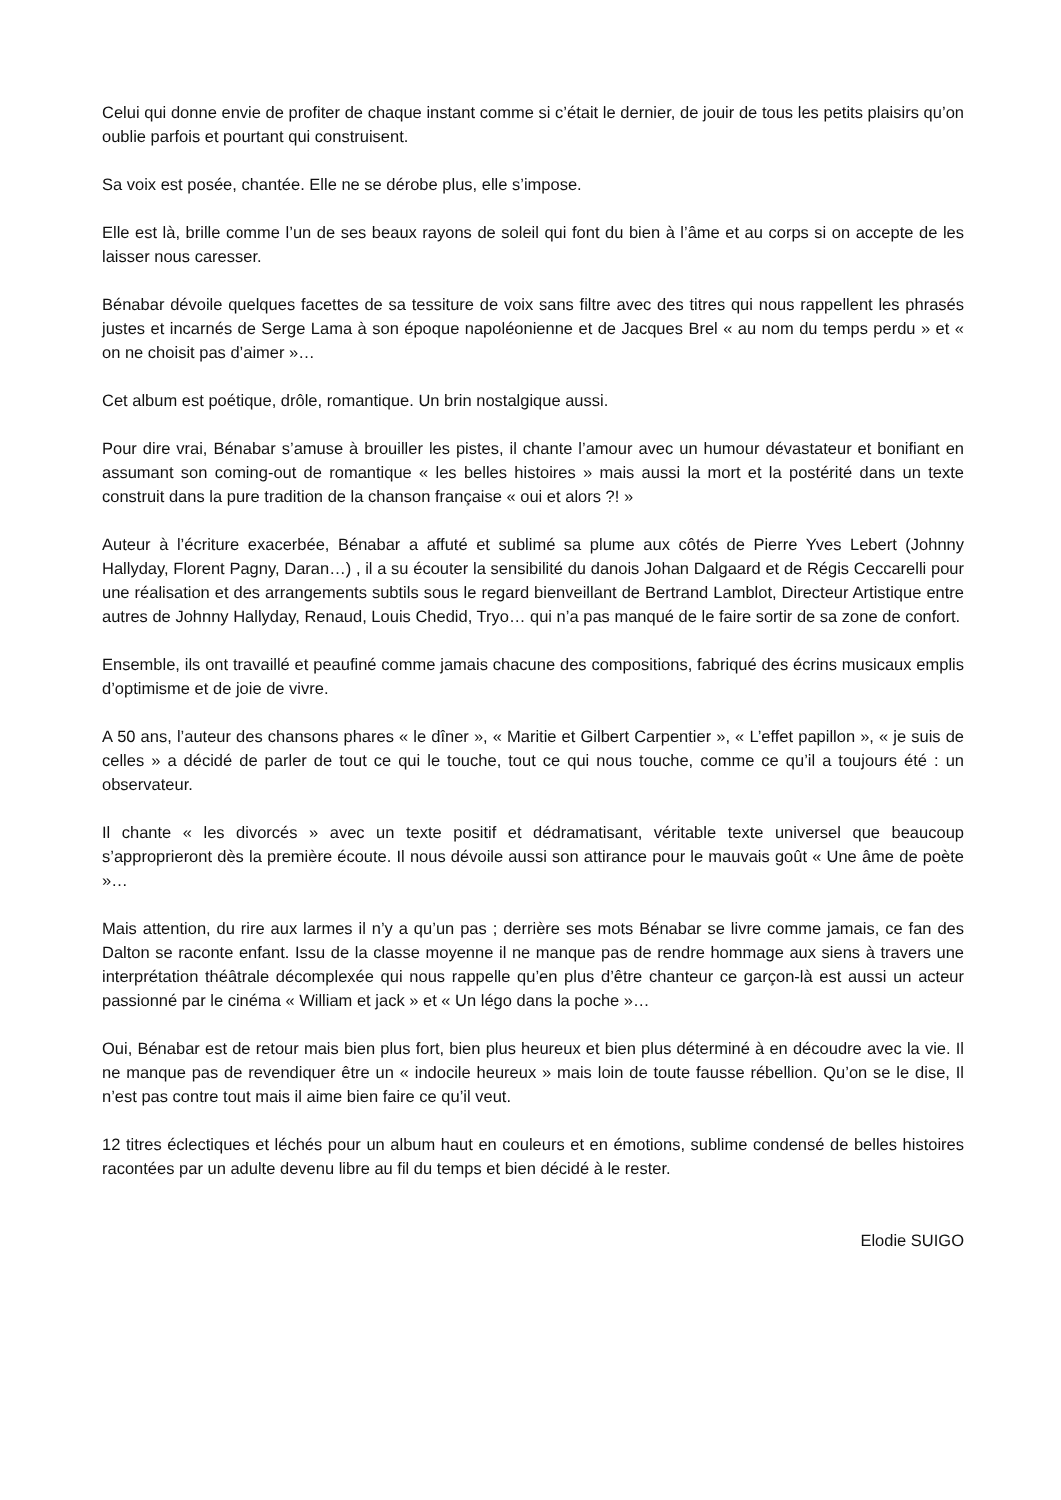Celui qui donne envie de profiter de chaque instant comme si c’était le dernier, de jouir de tous les petits plaisirs qu’on oublie parfois et pourtant qui construisent.
Sa voix est posée, chantée. Elle ne se dérobe plus, elle s’impose.
Elle est là, brille comme l’un de ses beaux rayons de soleil qui font du bien à l’âme et au corps si on accepte de les laisser nous caresser.
Bénabar dévoile quelques facettes de sa tessiture de voix sans filtre avec des titres qui nous rappellent les phrasés justes et incarnés de Serge Lama à son époque napoléonienne et de Jacques Brel « au nom du temps perdu » et « on ne choisit pas d’aimer »…
Cet album est poétique, drôle, romantique. Un brin nostalgique aussi.
Pour dire vrai, Bénabar s’amuse à brouiller les pistes, il chante l’amour avec un humour dévastateur et bonifiant en assumant son coming-out de romantique « les belles histoires » mais aussi la mort et la postérité dans un texte construit dans la pure tradition de la chanson française « oui et alors ?! »
Auteur à l’écriture exacerbée, Bénabar a affuté et sublimé sa plume aux côtés de Pierre Yves Lebert (Johnny Hallyday, Florent Pagny, Daran…) , il a su écouter la sensibilité du danois Johan Dalgaard et de Régis Ceccarelli pour une réalisation et des arrangements subtils sous le regard bienveillant de Bertrand Lamblot, Directeur Artistique entre autres de Johnny Hallyday, Renaud, Louis Chedid, Tryo… qui n’a pas manqué de le faire sortir de sa zone de confort.
Ensemble, ils ont travaillé et peaufiné comme jamais chacune des compositions, fabriqué des écrins musicaux emplis d’optimisme et de joie de vivre.
A 50 ans, l’auteur des chansons phares « le dîner », « Maritie et Gilbert Carpentier », « L’effet papillon », « je suis de celles » a décidé de parler de tout ce qui le touche, tout ce qui nous touche, comme ce qu’il a toujours été : un observateur.
Il chante « les divorcés » avec un texte positif et dédramatisant, véritable texte universel que beaucoup s’approprieront dès la première écoute. Il nous dévoile aussi son attirance pour le mauvais goût « Une âme de poète »…
Mais attention, du rire aux larmes il n’y a qu’un pas ; derrière ses mots Bénabar se livre comme jamais, ce fan des Dalton se raconte enfant. Issu de la classe moyenne il ne manque pas de rendre hommage aux siens à travers une interprétation théâtrale décomplexée qui nous rappelle qu’en plus d’être chanteur ce garçon-là est aussi un acteur passionné par le cinéma « William et jack » et « Un légo dans la poche »…
Oui, Bénabar est de retour mais bien plus fort, bien plus heureux et bien plus déterminé à en découdre avec la vie. Il ne manque pas de revendiquer être un « indocile heureux » mais loin de toute fausse rébellion. Qu’on se le dise, Il n’est pas contre tout mais il aime bien faire ce qu’il veut.
12 titres éclectiques et léchés pour un album haut en couleurs et en émotions, sublime condensé de belles histoires racontées par un adulte devenu libre au fil du temps et bien décidé à le rester.
Elodie SUIGO